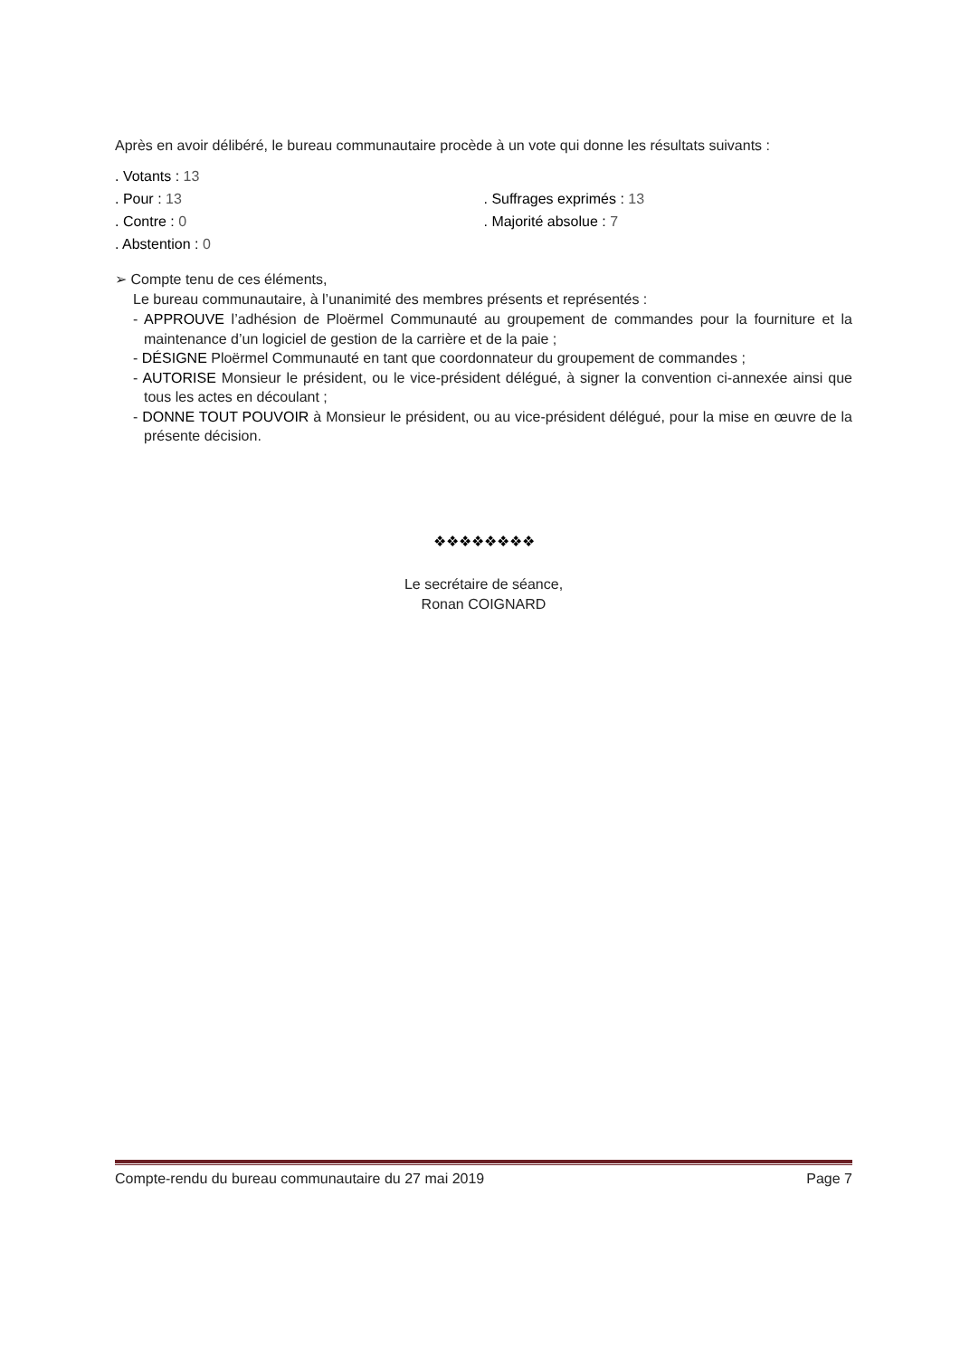Après en avoir délibéré, le bureau communautaire procède à un vote qui donne les résultats suivants :
. Votants : 13
. Pour : 13
. Contre : 0
. Abstention : 0
. Suffrages exprimés : 13
. Majorité absolue : 7
➢ Compte tenu de ces éléments,
Le bureau communautaire, à l’unanimité des membres présents et représentés :
- APPROUVE l’adhésion de Ploërmel Communauté au groupement de commandes pour la fourniture et la maintenance d’un logiciel de gestion de la carrière et de la paie ;
- DÉSIGNE Ploërmel Communauté en tant que coordonnateur du groupement de commandes ;
- AUTORISE Monsieur le président, ou le vice-président délégué, à signer la convention ci-annexée ainsi que tous les actes en découlant ;
- DONNE TOUT POUVOIR à Monsieur le président, ou au vice-président délégué, pour la mise en œuvre de la présente décision.
❖❖❖❖❖❖❖❖
Le secrétaire de séance,
Ronan COIGNARD
Compte-rendu du bureau communautaire du 27 mai 2019 Page 7